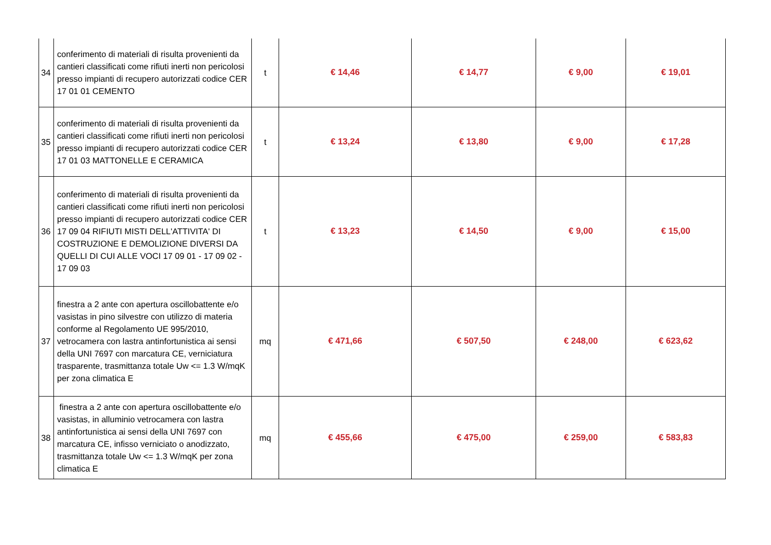| 34 | conferimento di materiali di risulta provenienti da cantieri classificati come rifiuti inerti non pericolosi presso impianti di recupero autorizzati codice CER 17 01 01 CEMENTO | t | € 14,46 | € 14,77 | € 9,00 | € 19,01 |
| 35 | conferimento di materiali di risulta provenienti da cantieri classificati come rifiuti inerti non pericolosi presso impianti di recupero autorizzati codice CER 17 01 03 MATTONELLE E CERAMICA | t | € 13,24 | € 13,80 | € 9,00 | € 17,28 |
| 36 | conferimento di materiali di risulta provenienti da cantieri classificati come rifiuti inerti non pericolosi presso impianti di recupero autorizzati codice CER 17 09 04 RIFIUTI MISTI DELL'ATTIVITA' DI COSTRUZIONE E DEMOLIZIONE DIVERSI DA QUELLI DI CUI ALLE VOCI 17 09 01 - 17 09 02 - 17 09 03 | t | € 13,23 | € 14,50 | € 9,00 | € 15,00 |
| 37 | finestra a 2 ante con apertura oscillobattente e/o vasistas in pino silvestre con utilizzo di materia conforme al Regolamento UE 995/2010, vetrocamera con lastra antinfortunistica ai sensi della UNI 7697 con marcatura CE, verniciatura trasparente, trasmittanza totale Uw <= 1.3 W/mqK per zona climatica E | mq | € 471,66 | € 507,50 | € 248,00 | € 623,62 |
| 38 | finestra a 2 ante con apertura oscillobattente e/o vasistas, in alluminio vetrocamera con lastra antinfortunistica ai sensi della UNI 7697 con marcatura CE, infisso verniciato o anodizzato, trasmittanza totale Uw <= 1.3 W/mqK per zona climatica E | mq | € 455,66 | € 475,00 | € 259,00 | € 583,83 |